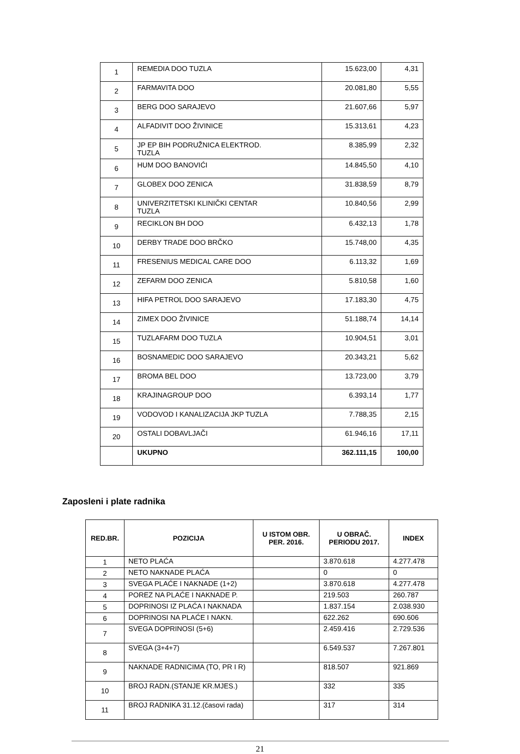| 1 | REMEDIA DOO TUZLA | 15.623,00 | 4,31 |
| 2 | FARMAVITA DOO | 20.081,80 | 5,55 |
| 3 | BERG DOO SARAJEVO | 21.607,66 | 5,97 |
| 4 | ALFADIVIT DOO ŽIVINICE | 15.313,61 | 4,23 |
| 5 | JP EP BIH PODRUŽNICA ELEKTROD. TUZLA | 8.385,99 | 2,32 |
| 6 | HUM DOO BANOVIĆI | 14.845,50 | 4,10 |
| 7 | GLOBEX DOO ZENICA | 31.838,59 | 8,79 |
| 8 | UNIVERZITETSKI KLINIČKI CENTAR TUZLA | 10.840,56 | 2,99 |
| 9 | RECIKLON BH DOO | 6.432,13 | 1,78 |
| 10 | DERBY TRADE DOO BRČKO | 15.748,00 | 4,35 |
| 11 | FRESENIUS MEDICAL CARE DOO | 6.113,32 | 1,69 |
| 12 | ZEFARM DOO ZENICA | 5.810,58 | 1,60 |
| 13 | HIFA PETROL DOO SARAJEVO | 17.183,30 | 4,75 |
| 14 | ZIMEX DOO ŽIVINICE | 51.188,74 | 14,14 |
| 15 | TUZLAFARM DOO TUZLA | 10.904,51 | 3,01 |
| 16 | BOSNAMEDIC DOO SARAJEVO | 20.343,21 | 5,62 |
| 17 | BROMA BEL DOO | 13.723,00 | 3,79 |
| 18 | KRAJINAGROUP DOO | 6.393,14 | 1,77 |
| 19 | VODOVOD I KANALIZACIJA JKP TUZLA | 7.788,35 | 2,15 |
| 20 | OSTALI DOBAVLJAČI | 61.946,16 | 17,11 |
| | UKUPNO | 362.111,15 | 100,00 |
Zaposleni i plate radnika
| RED.BR. | POZICIJA | U ISTOM OBR. PER. 2016. | U OBRAČ. PERIODU 2017. | INDEX |
| --- | --- | --- | --- | --- |
| 1 | NETO PLAĆA | | 3.870.618 | 4.277.478 |
| 2 | NETO NAKNADE PLAĆA | | 0 | 0 |
| 3 | SVEGA PLAĆE I NAKNADE (1+2) | | 3.870.618 | 4.277.478 |
| 4 | POREZ NA PLAĆE I NAKNADE P. | | 219.503 | 260.787 |
| 5 | DOPRINOSI IZ PLAĆA I NAKNADA | | 1.837.154 | 2.038.930 |
| 6 | DOPRINOSI NA PLAĆE I NAKN. | | 622.262 | 690.606 |
| 7 | SVEGA DOPRINOSI (5+6) | | 2.459.416 | 2.729.536 |
| 8 | SVEGA (3+4+7) | | 6.549.537 | 7.267.801 |
| 9 | NAKNADE RADNICIMA (TO, PR I R) | | 818.507 | 921.869 |
| 10 | BROJ RADN.(STANJE KR.MJES.) | | 332 | 335 |
| 11 | BROJ RADNIKA 31.12.(časovi rada) | | 317 | 314 |
21